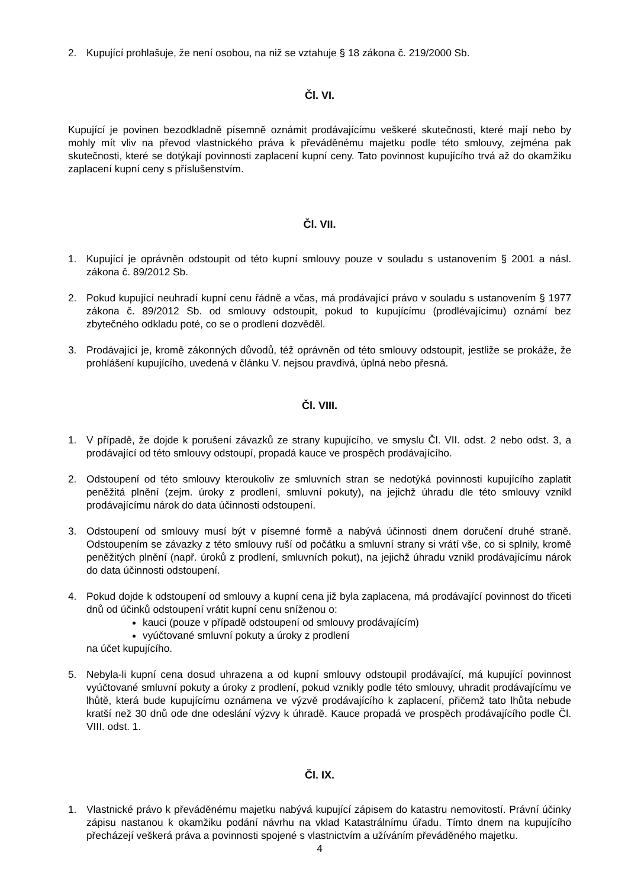2. Kupující prohlašuje, že není osobou, na niž se vztahuje § 18 zákona č. 219/2000 Sb.
Čl. VI.
Kupující je povinen bezodkladně písemně oznámit prodávajícímu veškeré skutečnosti, které mají nebo by mohly mít vliv na převod vlastnického práva k převáděnému majetku podle této smlouvy, zejména pak skutečnosti, které se dotýkají povinnosti zaplacení kupní ceny. Tato povinnost kupujícího trvá až do okamžiku zaplacení kupní ceny s příslušenstvím.
Čl. VII.
1. Kupující je oprávněn odstoupit od této kupní smlouvy pouze v souladu s ustanovením § 2001 a násl. zákona č. 89/2012 Sb.
2. Pokud kupující neuhradí kupní cenu řádně a včas, má prodávající právo v souladu s ustanovením § 1977 zákona č. 89/2012 Sb. od smlouvy odstoupit, pokud to kupujícímu (prodlévajícímu) oznámí bez zbytečného odkladu poté, co se o prodlení dozvěděl.
3. Prodávající je, kromě zákonných důvodů, též oprávněn od této smlouvy odstoupit, jestliže se prokáže, že prohlášení kupujícího, uvedená v článku V. nejsou pravdivá, úplná nebo přesná.
Čl. VIII.
1. V případě, že dojde k porušení závazků ze strany kupujícího, ve smyslu Čl. VII. odst. 2 nebo odst. 3, a prodávající od této smlouvy odstoupí, propadá kauce ve prospěch prodávajícího.
2. Odstoupení od této smlouvy kteroukoliv ze smluvních stran se nedotýká povinnosti kupujícího zaplatit peněžitá plnění (zejm. úroky z prodlení, smluvní pokuty), na jejichž úhradu dle této smlouvy vznikl prodávajícímu nárok do data účinnosti odstoupení.
3. Odstoupení od smlouvy musí být v písemné formě a nabývá účinnosti dnem doručení druhé straně. Odstoupením se závazky z této smlouvy ruší od počátku a smluvní strany si vrátí vše, co si splnily, kromě peněžitých plnění (např. úroků z prodlení, smluvních pokut), na jejichž úhradu vznikl prodávajícímu nárok do data účinnosti odstoupení.
4. Pokud dojde k odstoupení od smlouvy a kupní cena již byla zaplacena, má prodávající povinnost do třiceti dnů od účinků odstoupení vrátit kupní cenu sníženou o:
kauci (pouze v případě odstoupení od smlouvy prodávajícím)
vyúčtované smluvní pokuty a úroky z prodlení
na účet kupujícího.
5. Nebyla-li kupní cena dosud uhrazena a od kupní smlouvy odstoupil prodávající, má kupující povinnost vyúčtované smluvní pokuty a úroky z prodlení, pokud vznikly podle této smlouvy, uhradit prodávajícímu ve lhůtě, která bude kupujícímu oznámena ve výzvě prodávajícího k zaplacení, přičemž tato lhůta nebude kratší než 30 dnů ode dne odeslání výzvy k úhradě. Kauce propadá ve prospěch prodávajícího podle Čl. VIII. odst. 1.
Čl. IX.
1. Vlastnické právo k převáděnému majetku nabývá kupující zápisem do katastru nemovitostí. Právní účinky zápisu nastanou k okamžiku podání návrhu na vklad Katastrálnímu úřadu. Tímto dnem na kupujícího přecházejí veškerá práva a povinnosti spojené s vlastnictvím a užíváním převáděného majetku.
4